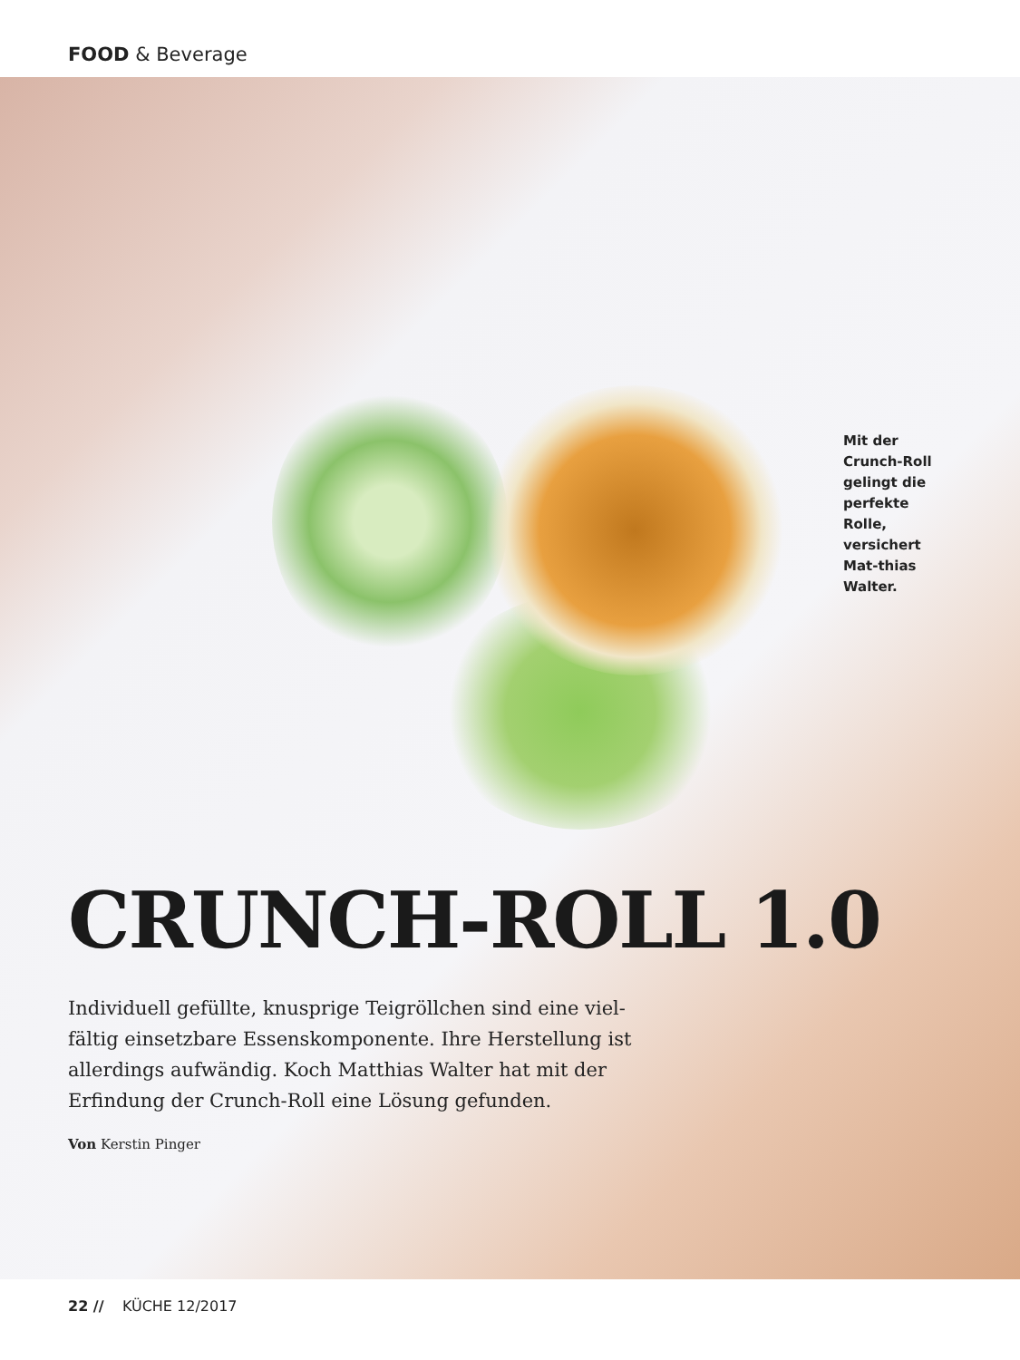FOOD & Beverage
Mit der Crunch-Roll gelingt die perfekte Rolle, versichert Mat-thias Walter.
CRUNCH-ROLL 1.0
Individuell gefüllte, knusprige Teigröllchen sind eine viel-fältig einsetzbare Essenskomponente. Ihre Herstellung ist allerdings aufwändig. Koch Matthias Walter hat mit der Erfindung der Crunch-Roll eine Lösung gefunden.
Von Kerstin Pinger
22 // KÜCHE 12/2017